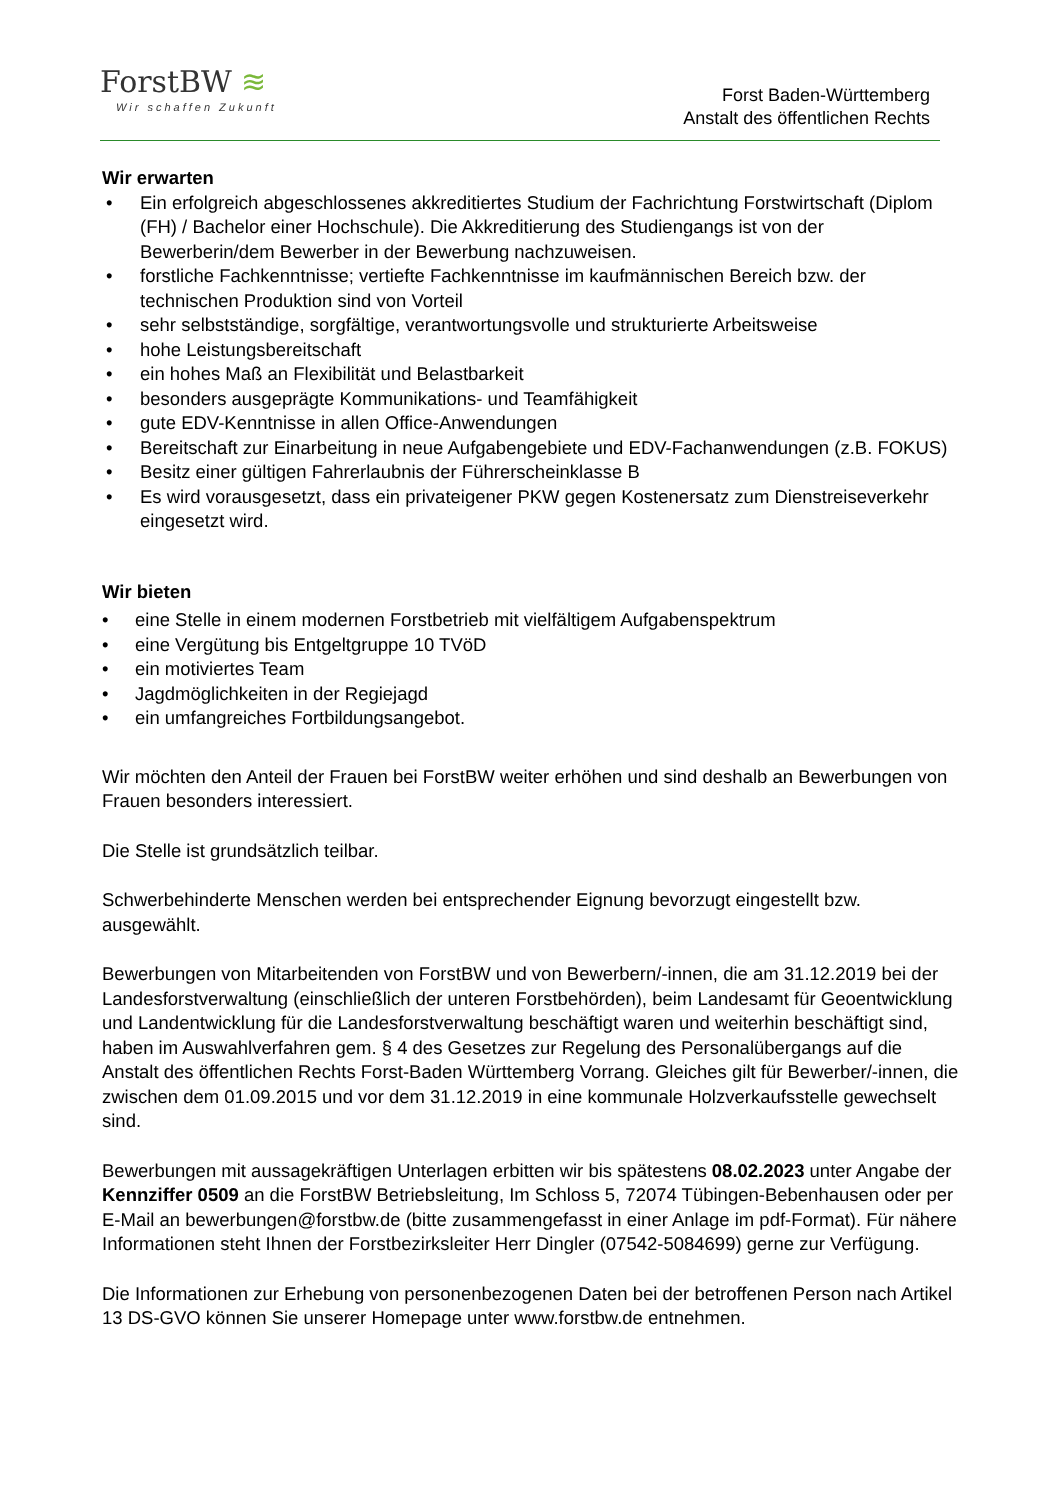ForstBW ≋
Wir schaffen Zukunft
Forst Baden-Württemberg
Anstalt des öffentlichen Rechts
Wir erwarten
• Ein erfolgreich abgeschlossenes akkreditiertes Studium der Fachrichtung Forstwirtschaft (Diplom (FH) / Bachelor einer Hochschule). Die Akkreditierung des Studiengangs ist von der Bewerberin/dem Bewerber in der Bewerbung nachzuweisen.
• forstliche Fachkenntnisse; vertiefte Fachkenntnisse im kaufmännischen Bereich bzw. der technischen Produktion sind von Vorteil
• sehr selbstständige, sorgfältige, verantwortungsvolle und strukturierte Arbeitsweise
• hohe Leistungsbereitschaft
• ein hohes Maß an Flexibilität und Belastbarkeit
• besonders ausgeprägte Kommunikations- und Teamfähigkeit
• gute EDV-Kenntnisse in allen Office-Anwendungen
• Bereitschaft zur Einarbeitung in neue Aufgabengebiete und EDV-Fachanwendungen (z.B. FOKUS)
• Besitz einer gültigen Fahrerlaubnis der Führerscheinklasse B
• Es wird vorausgesetzt, dass ein privateigener PKW gegen Kostenersatz zum Dienstreiseverkehr eingesetzt wird.
Wir bieten
• eine Stelle in einem modernen Forstbetrieb mit vielfältigem Aufgabenspektrum
• eine Vergütung bis Entgeltgruppe 10 TVöD
• ein motiviertes Team
• Jagdmöglichkeiten in der Regiejagd
• ein umfangreiches Fortbildungsangebot.
Wir möchten den Anteil der Frauen bei ForstBW weiter erhöhen und sind deshalb an Bewerbungen von Frauen besonders interessiert.
Die Stelle ist grundsätzlich teilbar.
Schwerbehinderte Menschen werden bei entsprechender Eignung bevorzugt eingestellt bzw. ausgewählt.
Bewerbungen von Mitarbeitenden von ForstBW und von Bewerbern/-innen, die am 31.12.2019 bei der Landesforstverwaltung (einschließlich der unteren Forstbehörden), beim Landesamt für Geoentwicklung und Landentwicklung für die Landesforstverwaltung beschäftigt waren und weiterhin beschäftigt sind, haben im Auswahlverfahren gem. § 4 des Gesetzes zur Regelung des Personalübergangs auf die Anstalt des öffentlichen Rechts Forst-Baden Württemberg Vorrang. Gleiches gilt für Bewerber/-innen, die zwischen dem 01.09.2015 und vor dem 31.12.2019 in eine kommunale Holzverkaufsstelle gewechselt sind.
Bewerbungen mit aussagekräftigen Unterlagen erbitten wir bis spätestens 08.02.2023 unter Angabe der Kennziffer 0509 an die ForstBW Betriebsleitung, Im Schloss 5, 72074 Tübingen-Bebenhausen oder per E-Mail an bewerbungen@forstbw.de (bitte zusammengefasst in einer Anlage im pdf-Format). Für nähere Informationen steht Ihnen der Forstbezirksleiter Herr Dingler (07542-5084699) gerne zur Verfügung.
Die Informationen zur Erhebung von personenbezogenen Daten bei der betroffenen Person nach Artikel 13 DS-GVO können Sie unserer Homepage unter www.forstbw.de entnehmen.